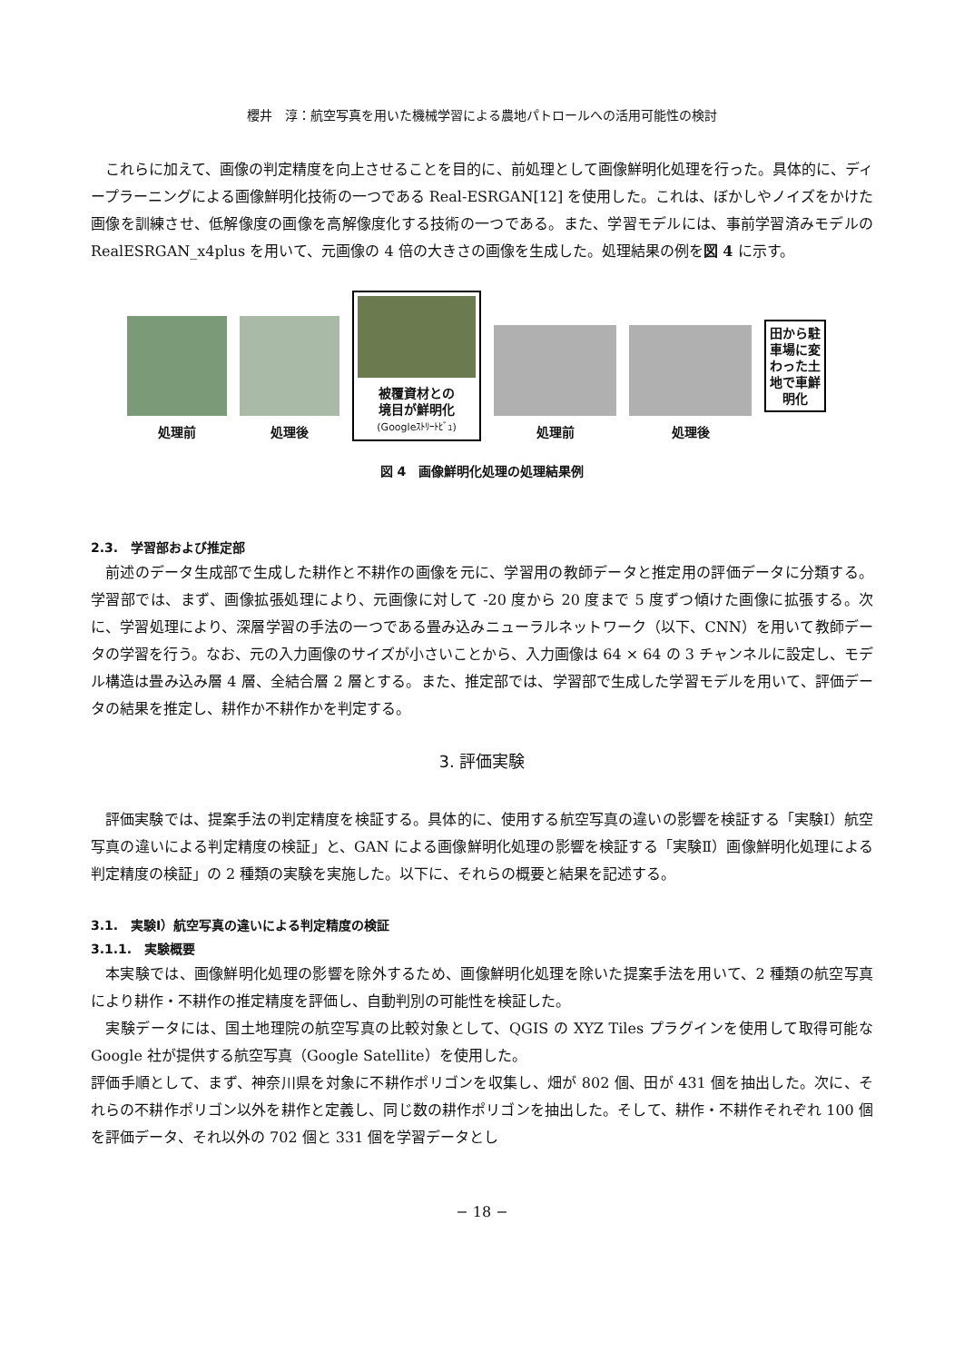櫻井　淳：航空写真を用いた機械学習による農地パトロールへの活用可能性の検討
これらに加えて、画像の判定精度を向上させることを目的に、前処理として画像鮮明化処理を行った。具体的に、ディープラーニングによる画像鮮明化技術の一つである Real-ESRGAN[12] を使用した。これは、ぼかしやノイズをかけた画像を訓練させ、低解像度の画像を高解像度化する技術の一つである。また、学習モデルには、事前学習済みモデルの RealESRGAN_x4plus を用いて、元画像の 4 倍の大きさの画像を生成した。処理結果の例を図 4 に示す。
処理前
処理後
被覆資材との
境目が鮮明化
(Googleｽﾄﾘｰﾄﾋﾞｭ)
処理前
処理後
田から駐
車場に変
わった土
地で車鮮
明化
図 4　画像鮮明化処理の処理結果例
2.3.　学習部および推定部
前述のデータ生成部で生成した耕作と不耕作の画像を元に、学習用の教師データと推定用の評価データに分類する。学習部では、まず、画像拡張処理により、元画像に対して -20 度から 20 度まで 5 度ずつ傾けた画像に拡張する。次に、学習処理により、深層学習の手法の一つである畳み込みニューラルネットワーク（以下、CNN）を用いて教師データの学習を行う。なお、元の入力画像のサイズが小さいことから、入力画像は 64 × 64 の 3 チャンネルに設定し、モデル構造は畳み込み層 4 層、全結合層 2 層とする。また、推定部では、学習部で生成した学習モデルを用いて、評価データの結果を推定し、耕作か不耕作かを判定する。
3. 評価実験
評価実験では、提案手法の判定精度を検証する。具体的に、使用する航空写真の違いの影響を検証する「実験Ⅰ）航空写真の違いによる判定精度の検証」と、GAN による画像鮮明化処理の影響を検証する「実験Ⅱ）画像鮮明化処理による判定精度の検証」の 2 種類の実験を実施した。以下に、それらの概要と結果を記述する。
3.1.　実験Ⅰ）航空写真の違いによる判定精度の検証
3.1.1.　実験概要
本実験では、画像鮮明化処理の影響を除外するため、画像鮮明化処理を除いた提案手法を用いて、2 種類の航空写真により耕作・不耕作の推定精度を評価し、自動判別の可能性を検証した。
実験データには、国土地理院の航空写真の比較対象として、QGIS の XYZ Tiles プラグインを使用して取得可能な Google 社が提供する航空写真（Google Satellite）を使用した。
評価手順として、まず、神奈川県を対象に不耕作ポリゴンを収集し、畑が 802 個、田が 431 個を抽出した。次に、それらの不耕作ポリゴン以外を耕作と定義し、同じ数の耕作ポリゴンを抽出した。そして、耕作・不耕作それぞれ 100 個を評価データ、それ以外の 702 個と 331 個を学習データとし
− 18 −